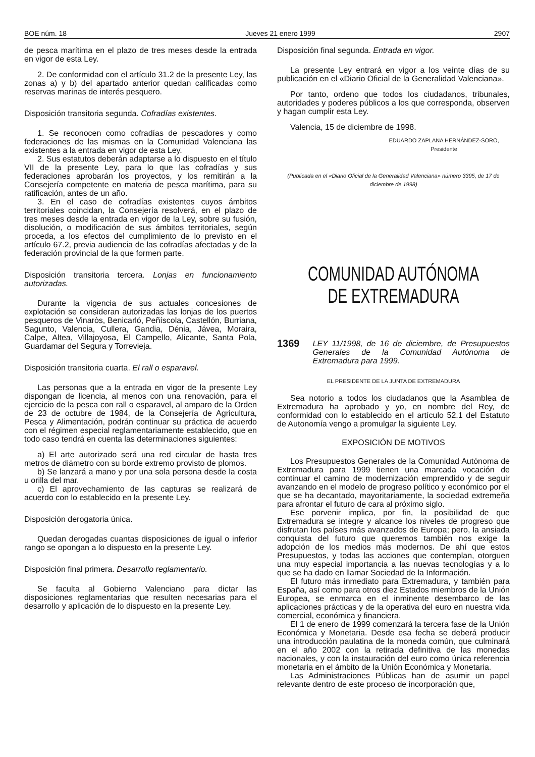BOE núm. 18 Jueves 21 enero 1999 2907
de pesca marítima en el plazo de tres meses desde la entrada en vigor de esta Ley.
2. De conformidad con el artículo 31.2 de la presente Ley, las zonas a) y b) del apartado anterior quedan calificadas como reservas marinas de interés pesquero.
Disposición transitoria segunda. Cofradías existentes.
1. Se reconocen como cofradías de pescadores y como federaciones de las mismas en la Comunidad Valenciana las existentes a la entrada en vigor de esta Ley.
2. Sus estatutos deberán adaptarse a lo dispuesto en el título VII de la presente Ley, para lo que las cofradías y sus federaciones aprobarán los proyectos, y los remitirán a la Consejería competente en materia de pesca marítima, para su ratificación, antes de un año.
3. En el caso de cofradías existentes cuyos ámbitos territoriales coincidan, la Consejería resolverá, en el plazo de tres meses desde la entrada en vigor de la Ley, sobre su fusión, disolución, o modificación de sus ámbitos territoriales, según proceda, a los efectos del cumplimiento de lo previsto en el artículo 67.2, previa audiencia de las cofradías afectadas y de la federación provincial de la que formen parte.
Disposición transitoria tercera. Lonjas en funcionamiento autorizadas.
Durante la vigencia de sus actuales concesiones de explotación se consideran autorizadas las lonjas de los puertos pesqueros de Vinaròs, Benicarló, Peñíscola, Castellón, Burriana, Sagunto, Valencia, Cullera, Gandia, Dénia, Jávea, Moraira, Calpe, Altea, Villajoyosa, El Campello, Alicante, Santa Pola, Guardamar del Segura y Torrevieja.
Disposición transitoria cuarta. El rall o esparavel.
Las personas que a la entrada en vigor de la presente Ley dispongan de licencia, al menos con una renovación, para el ejercicio de la pesca con rall o esparavel, al amparo de la Orden de 23 de octubre de 1984, de la Consejería de Agricultura, Pesca y Alimentación, podrán continuar su práctica de acuerdo con el régimen especial reglamentariamente establecido, que en todo caso tendrá en cuenta las determinaciones siguientes:
a) El arte autorizado será una red circular de hasta tres metros de diámetro con su borde extremo provisto de plomos.
b) Se lanzará a mano y por una sola persona desde la costa u orilla del mar.
c) El aprovechamiento de las capturas se realizará de acuerdo con lo establecido en la presente Ley.
Disposición derogatoria única.
Quedan derogadas cuantas disposiciones de igual o inferior rango se opongan a lo dispuesto en la presente Ley.
Disposición final primera. Desarrollo reglamentario.
Se faculta al Gobierno Valenciano para dictar las disposiciones reglamentarias que resulten necesarias para el desarrollo y aplicación de lo dispuesto en la presente Ley.
Disposición final segunda. Entrada en vigor.
La presente Ley entrará en vigor a los veinte días de su publicación en el «Diario Oficial de la Generalidad Valenciana».
Por tanto, ordeno que todos los ciudadanos, tribunales, autoridades y poderes públicos a los que corresponda, observen y hagan cumplir esta Ley.
Valencia, 15 de diciembre de 1998.
EDUARDO ZAPLANA HERNÁNDEZ-SORO,
Presidente
(Publicada en el «Diario Oficial de la Generalidad Valenciana» número 3395, de 17 de diciembre de 1998)
COMUNIDAD AUTÓNOMA
DE EXTREMADURA
1369 LEY 11/1998, de 16 de diciembre, de Presupuestos Generales de la Comunidad Autónoma de Extremadura para 1999.
EL PRESIDENTE DE LA JUNTA DE EXTREMADURA
Sea notorio a todos los ciudadanos que la Asamblea de Extremadura ha aprobado y yo, en nombre del Rey, de conformidad con lo establecido en el artículo 52.1 del Estatuto de Autonomía vengo a promulgar la siguiente Ley.
EXPOSICIÓN DE MOTIVOS
Los Presupuestos Generales de la Comunidad Autónoma de Extremadura para 1999 tienen una marcada vocación de continuar el camino de modernización emprendido y de seguir avanzando en el modelo de progreso político y económico por el que se ha decantado, mayoritariamente, la sociedad extremeña para afrontar el futuro de cara al próximo siglo.
Ese porvenir implica, por fin, la posibilidad de que Extremadura se integre y alcance los niveles de progreso que disfrutan los países más avanzados de Europa; pero, la ansiada conquista del futuro que queremos también nos exige la adopción de los medios más modernos. De ahí que estos Presupuestos, y todas las acciones que contemplan, otorguen una muy especial importancia a las nuevas tecnologías y a lo que se ha dado en llamar Sociedad de la Información.
El futuro más inmediato para Extremadura, y también para España, así como para otros diez Estados miembros de la Unión Europea, se enmarca en el inminente desembarco de las aplicaciones prácticas y de la operativa del euro en nuestra vida comercial, económica y financiera.
El 1 de enero de 1999 comenzará la tercera fase de la Unión Económica y Monetaria. Desde esa fecha se deberá producir una introducción paulatina de la moneda común, que culminará en el año 2002 con la retirada definitiva de las monedas nacionales, y con la instauración del euro como única referencia monetaria en el ámbito de la Unión Económica y Monetaria.
Las Administraciones Públicas han de asumir un papel relevante dentro de este proceso de incorporación que,